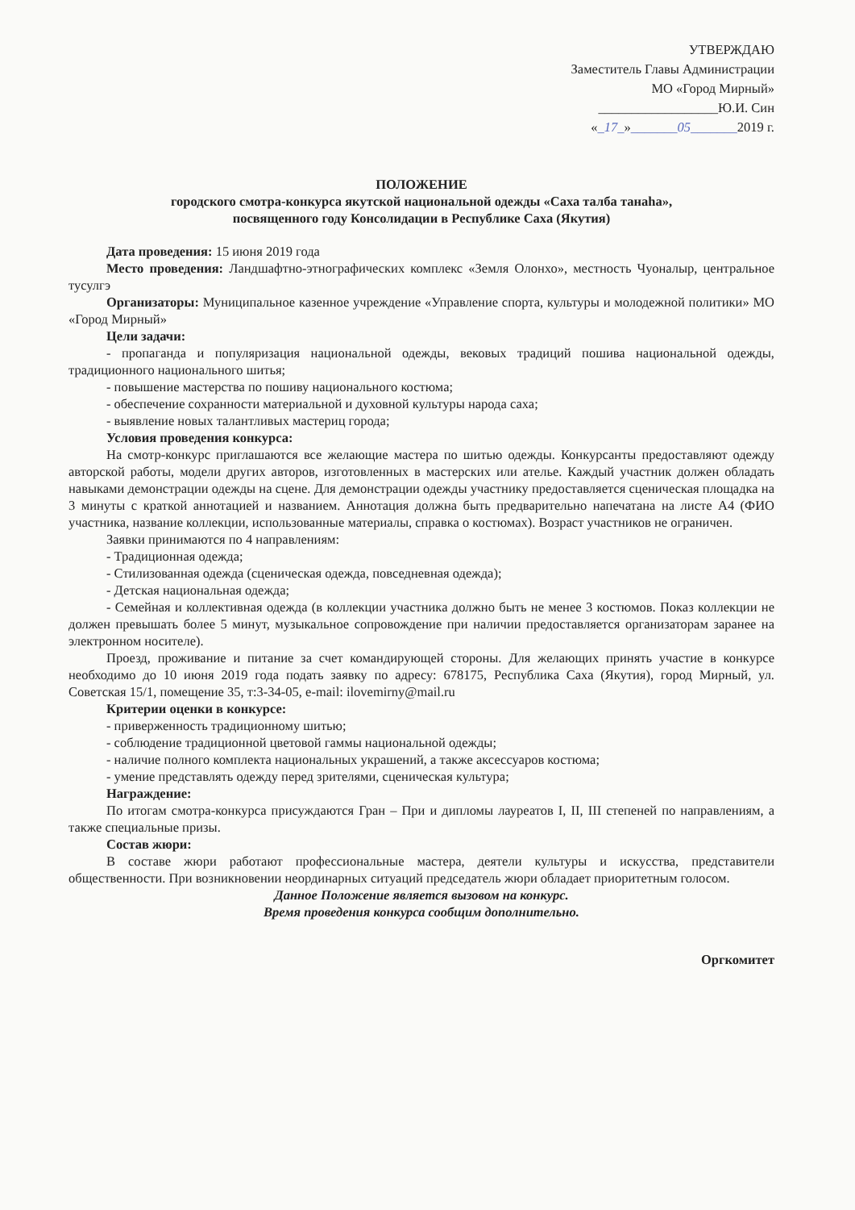УТВЕРЖДАЮ
Заместитель Главы Администрации
МО «Город Мирный»
__________________Ю.И. Син
«_17_»_______05_______2019 г.
ПОЛОЖЕНИЕ
городского смотра-конкурса якутской национальной одежды «Саха талба танаһа»,
посвященного году Консолидации в Республике Саха (Якутия)
Дата проведения: 15 июня 2019 года
Место проведения: Ландшафтно-этнографических комплекс «Земля Олонхо», местность Чуоналыр, центральное тусулгэ
Организаторы: Муниципальное казенное учреждение «Управление спорта, культуры и молодежной политики» МО «Город Мирный»
Цели задачи:
- пропаганда и популяризация национальной одежды, вековых традиций пошива национальной одежды, традиционного национального шитья;
- повышение мастерства по пошиву национального костюма;
- обеспечение сохранности материальной и духовной культуры народа саха;
- выявление новых талантливых мастериц города;
Условия проведения конкурса:
На смотр-конкурс приглашаются все желающие мастера по шитью одежды. Конкурсанты предоставляют одежду авторской работы, модели других авторов, изготовленных в мастерских или ателье. Каждый участник должен обладать навыками демонстрации одежды на сцене. Для демонстрации одежды участнику предоставляется сценическая площадка на 3 минуты с краткой аннотацией и названием. Аннотация должна быть предварительно напечатана на листе А4 (ФИО участника, название коллекции, использованные материалы, справка о костюмах). Возраст участников не ограничен.
Заявки принимаются по 4 направлениям:
- Традиционная одежда;
- Стилизованная одежда (сценическая одежда, повседневная одежда);
- Детская национальная одежда;
- Семейная и коллективная одежда (в коллекции участника должно быть не менее 3 костюмов. Показ коллекции не должен превышать более 5 минут, музыкальное сопровождение при наличии предоставляется организаторам заранее на электронном носителе).
Проезд, проживание и питание за счет командирующей стороны. Для желающих принять участие в конкурсе необходимо до 10 июня 2019 года подать заявку по адресу: 678175, Республика Саха (Якутия), город Мирный, ул. Советская 15/1, помещение 35, т:3-34-05, e-mail: ilovemirny@mail.ru
Критерии оценки в конкурсе:
- приверженность традиционному шитью;
- соблюдение традиционной цветовой гаммы национальной одежды;
- наличие полного комплекта национальных украшений, а также аксессуаров костюма;
- умение представлять одежду перед зрителями, сценическая культура;
Награждение:
По итогам смотра-конкурса присуждаются Гран – При и дипломы лауреатов I, II, III степеней по направлениям, а также специальные призы.
Состав жюри:
В составе жюри работают профессиональные мастера, деятели культуры и искусства, представители общественности. При возникновении неординарных ситуаций председатель жюри обладает приоритетным голосом.
Данное Положение является вызовом на конкурс.
Время проведения конкурса сообщим дополнительно.
Оргкомитет